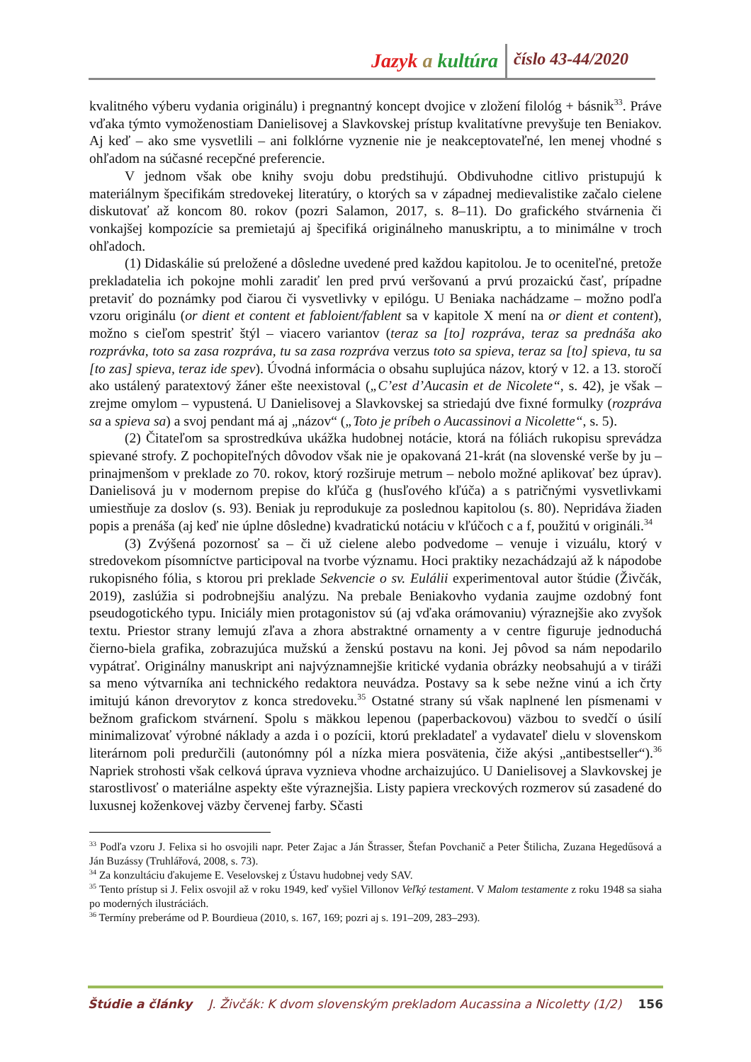Jazyk a kultúra číslo 43-44/2020
kvalitného výberu vydania originálu) i pregnantný koncept dvojice v zložení filológ + básnik<sup>33</sup>. Práve vďaka týmto vymoženostiam Danielisovej a Slavkovskej prístup kvalitatívne prevyšuje ten Beniakov. Aj keď – ako sme vysvetlili – ani folklórne vyznenie nie je neakceptovateľné, len menej vhodné s ohľadom na súčasné recepčné preferencie.
V jednom však obe knihy svoju dobu predstihujú. Obdivuhodne citlivo pristupujú k materiálnym špecifikám stredovekej literatúry, o ktorých sa v západnej medievalistike začalo cielene diskutovať až koncom 80. rokov (pozri Salamon, 2017, s. 8–11). Do grafického stvárnenia či vonkajšej kompozície sa premietajú aj špecifiká originálneho manuskriptu, a to minimálne v troch ohľadoch.
(1) Didaskálie sú preložené a dôsledne uvedené pred každou kapitolou. Je to oceniteľné, pretože prekladatelia ich pokojne mohli zaradiť len pred prvú veršovanú a prvú prozaickú časť, prípadne pretaviť do poznámky pod čiarou či vysvetlivky v epilógu. U Beniaka nachádzame – možno podľa vzoru originálu (or dient et content et fabloient/fablent sa v kapitole X mení na or dient et content), možno s cieľom spestriť štýl – viacero variantov (teraz sa [to] rozpráva, teraz sa prednáša ako rozprávka, toto sa zasa rozpráva, tu sa zasa rozpráva verzus toto sa spieva, teraz sa [to] spieva, tu sa [to zas] spieva, teraz ide spev). Úvodná informácia o obsahu suplujúca názov, ktorý v 12. a 13. storočí ako ustálený paratextový žáner ešte neexistoval („C’est d’Aucasin et de Nicolete“, s. 42), je však – zrejme omylom – vypustená. U Danielisovej a Slavkovskej sa striedajú dve fixné formulky (rozpráva sa a spieva sa) a svoj pendant má aj „názov“ („Toto je príbeh o Aucassinovi a Nicolette“, s. 5).
(2) Čitateľom sa sprostredkúva ukážka hudobnej notácie, ktorá na fóliách rukopisu sprevádza spievané strofy. Z pochopiteľných dôvodov však nie je opakovaná 21-krát (na slovenské verše by ju – prinajmenšom v preklade zo 70. rokov, ktorý rozširuje metrum – nebolo možné aplikovať bez úprav). Danielisová ju v modernom prepise do kľúča g (husľového kľúča) a s patričnými vysvetlivkami umiestňuje za doslov (s. 93). Beniak ju reprodukuje za poslednou kapitolou (s. 80). Nepridáva žiaden popis a prenáša (aj keď nie úplne dôsledne) kvadratickú notáciu v kľúčoch c a f, použitú v origináli.<sup>34</sup>
(3) Zvýšená pozornosť sa – či už cielene alebo podvedome – venuje i vizuálu, ktorý v stredovekom písomníctve participoval na tvorbe významu. Hoci praktiky nezachádzajú až k nápodobe rukopisného fólia, s ktorou pri preklade Sekvencie o sv. Eulálii experimentoval autor štúdie (Živčák, 2019), zaslúžia si podrobnejšiu analýzu. Na prebale Beniakovho vydania zaujme ozdobný font pseudogotického typu. Iniciály mien protagonistov sú (aj vďaka orámovaniu) výraznejšie ako zvyšok textu. Priestor strany lemujú zľava a zhora abstraktné ornamenty a v centre figuruje jednoduchá čierno-biela grafika, zobrazujúca mužskú a ženskú postavu na koni. Jej pôvod sa nám nepodarilo vypátrať. Originálny manuskript ani najvýznamnejšie kritické vydania obrázky neobsahujú a v tiráži sa meno výtvarníka ani technického redaktora neuvádza. Postavy sa k sebe nežne vinú a ich črty imitujú kánon drevorytov z konca stredoveku.<sup>35</sup> Ostatné strany sú však naplnené len písmenami v bežnom grafickom stvárnení. Spolu s mäkkou lepenou (paperbackovou) väzbou to svedčí o úsilí minimalizovať výrobné náklady a azda i o pozícii, ktorú prekladateľ a vydavateľ dielu v slovenskom literárnom poli predurčili (autonómny pól a nízka miera posvätenia, čiže akýsi „antibestseller“).<sup>36</sup> Napriek strohosti však celková úprava vyznieva vhodne archaizujúco. U Danielisovej a Slavkovskej je starostlivosť o materiálne aspekty ešte výraznejšia. Listy papiera vreckových rozmerov sú zasadené do luxusnej koženkovej väzby červenej farby. Sčasti
<sup>33</sup> Podľa vzoru J. Felixa si ho osvojili napr. Peter Zajac a Ján Štrasser, Štefan Povchanič a Peter Štilicha, Zuzana Hegedűsová a Ján Buzássy (Truhlářová, 2008, s. 73).
<sup>34</sup> Za konzultáciu ďakujeme E. Veselovskej z Ústavu hudobnej vedy SAV.
<sup>35</sup> Tento prístup si J. Felix osvojil až v roku 1949, keď vyšiel Villonov Veľký testament. V Malom testamente z roku 1948 sa siaha po moderných ilustráciách.
<sup>36</sup> Termíny preberáme od P. Bourdieua (2010, s. 167, 169; pozri aj s. 191–209, 283–293).
Štúdie a články J. Živčák: K dvom slovenským prekladom Aucassina a Nicoletty (1/2) 156